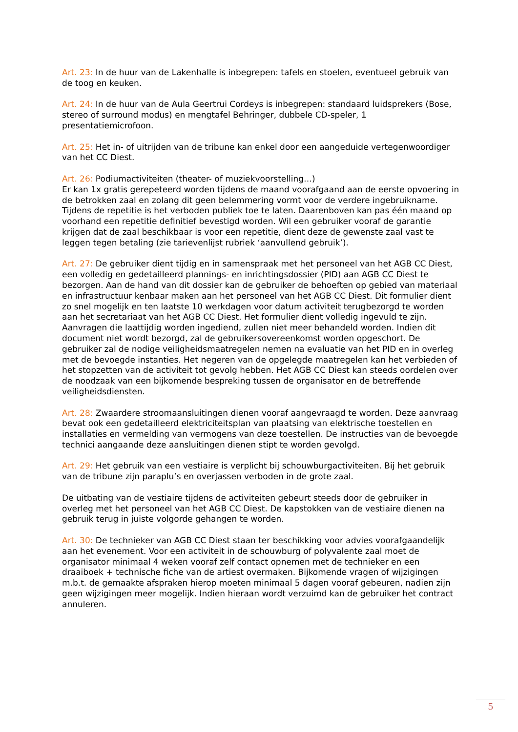Art. 23: In de huur van de Lakenhalle is inbegrepen: tafels en stoelen, eventueel gebruik van de toog en keuken.
Art. 24: In de huur van de Aula Geertrui Cordeys is inbegrepen: standaard luidsprekers (Bose, stereo of surround modus) en mengtafel Behringer, dubbele CD-speler, 1 presentatiemicrofoon.
Art. 25: Het in- of uitrijden van de tribune kan enkel door een aangeduide vertegenwoordiger van het CC Diest.
Art. 26: Podiumactiviteiten (theater- of muziekvoorstelling…)
Er kan 1x gratis gerepeteerd worden tijdens de maand voorafgaand aan de eerste opvoering in de betrokken zaal en zolang dit geen belemmering vormt voor de verdere ingebruikname.
Tijdens de repetitie is het verboden publiek toe te laten. Daarenboven kan pas één maand op voorhand een repetitie definitief bevestigd worden. Wil een gebruiker vooraf de garantie krijgen dat de zaal beschikbaar is voor een repetitie, dient deze de gewenste zaal vast te leggen tegen betaling (zie tarievenlijst rubriek ‘aanvullend gebruik’).
Art. 27: De gebruiker dient tijdig en in samenspraak met het personeel van het AGB CC Diest, een volledig en gedetailleerd plannings- en inrichtingsdossier (PID) aan AGB CC Diest te bezorgen. Aan de hand van dit dossier kan de gebruiker de behoeften op gebied van materiaal en infrastructuur kenbaar maken aan het personeel van het AGB CC Diest. Dit formulier dient zo snel mogelijk en ten laatste 10 werkdagen voor datum activiteit terugbezorgd te worden aan het secretariaat van het AGB CC Diest. Het formulier dient volledig ingevuld te zijn. Aanvragen die laattijdig worden ingediend, zullen niet meer behandeld worden. Indien dit document niet wordt bezorgd, zal de gebruikersovereenkomst worden opgeschort. De gebruiker zal de nodige veiligheidsmaatregelen nemen na evaluatie van het PID en in overleg met de bevoegde instanties. Het negeren van de opgelegde maatregelen kan het verbieden of het stopzetten van de activiteit tot gevolg hebben. Het AGB CC Diest kan steeds oordelen over de noodzaak van een bijkomende bespreking tussen de organisator en de betreffende veiligheidsdiensten.
Art. 28: Zwaardere stroomaansluitingen dienen vooraf aangevraagd te worden. Deze aanvraag bevat ook een gedetailleerd elektriciteitsplan van plaatsing van elektrische toestellen en installaties en vermelding van vermogens van deze toestellen. De instructies van de bevoegde technici aangaande deze aansluitingen dienen stipt te worden gevolgd.
Art. 29: Het gebruik van een vestiaire is verplicht bij schouwburgactiviteiten. Bij het gebruik van de tribune zijn paraplu’s en overjassen verboden in de grote zaal.
De uitbating van de vestiaire tijdens de activiteiten gebeurt steeds door de gebruiker in overleg met het personeel van het AGB CC Diest. De kapstokken van de vestiaire dienen na gebruik terug in juiste volgorde gehangen te worden.
Art. 30: De technieker van AGB CC Diest staan ter beschikking voor advies voorafgaandelijk aan het evenement. Voor een activiteit in de schouwburg of polyvalente zaal moet de organisator minimaal 4 weken vooraf zelf contact opnemen met de technieker en een draaiboek + technische fiche van de artiest overmaken. Bijkomende vragen of wijzigingen m.b.t. de gemaakte afspraken hierop moeten minimaal 5 dagen vooraf gebeuren, nadien zijn geen wijzigingen meer mogelijk. Indien hieraan wordt verzuimd kan de gebruiker het contract annuleren.
5